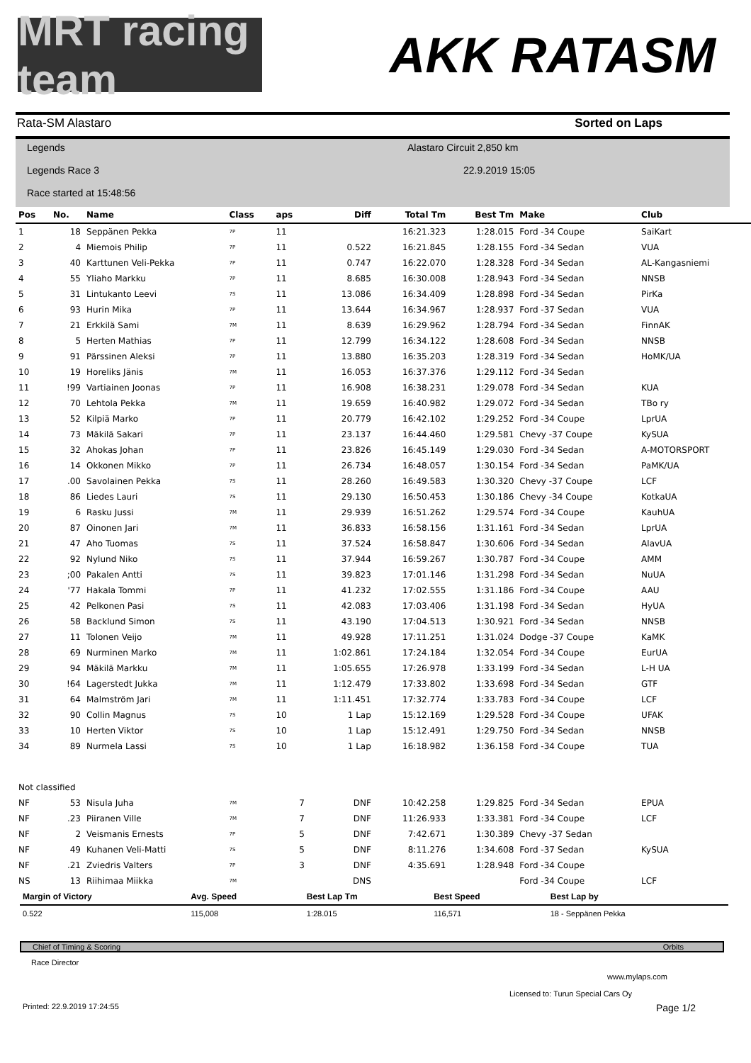MRT racing team
AKK RATASM
Rata-SM Alastaro Sorted on Laps
Legends Alastaro Circuit 2,850 km
Legends Race 3 22.9.2019 15:05
Race started at 15:48:56
| Pos | No. | Name | Class | aps | Diff | Total Tm | Best Tm | Make | Club |
| --- | --- | --- | --- | --- | --- | --- | --- | --- | --- |
| 1 | 18 | Seppänen Pekka | 7P | 11 | | 16:21.323 | 1:28.015 | Ford -34 Coupe | SaiKart |
| 2 | 4 | Miemois Philip | 7P | 11 | 0.522 | 16:21.845 | 1:28.155 | Ford -34 Sedan | VUA |
| 3 | 40 | Karttunen Veli-Pekka | 7P | 11 | 0.747 | 16:22.070 | 1:28.328 | Ford -34 Sedan | AL-Kangasniemi |
| 4 | 55 | Yliaho Markku | 7P | 11 | 8.685 | 16:30.008 | 1:28.943 | Ford -34 Sedan | NNSB |
| 5 | 31 | Lintukanto Leevi | 7S | 11 | 13.086 | 16:34.409 | 1:28.898 | Ford -34 Sedan | PirKa |
| 6 | 93 | Hurin Mika | 7P | 11 | 13.644 | 16:34.967 | 1:28.937 | Ford -37 Sedan | VUA |
| 7 | 21 | Erkkilä Sami | 7M | 11 | 8.639 | 16:29.962 | 1:28.794 | Ford -34 Sedan | FinnAK |
| 8 | 5 | Herten Mathias | 7P | 11 | 12.799 | 16:34.122 | 1:28.608 | Ford -34 Sedan | NNSB |
| 9 | 91 | Pärssinen Aleksi | 7P | 11 | 13.880 | 16:35.203 | 1:28.319 | Ford -34 Sedan | HoMK/UA |
| 10 | 19 | Horeliks Jänis | 7M | 11 | 16.053 | 16:37.376 | 1:29.112 | Ford -34 Sedan | |
| 11 | !99 | Vartiainen Joonas | 7P | 11 | 16.908 | 16:38.231 | 1:29.078 | Ford -34 Sedan | KUA |
| 12 | 70 | Lehtola Pekka | 7M | 11 | 19.659 | 16:40.982 | 1:29.072 | Ford -34 Sedan | TBo ry |
| 13 | 52 | Kilpiä Marko | 7P | 11 | 20.779 | 16:42.102 | 1:29.252 | Ford -34 Coupe | LprUA |
| 14 | 73 | Mäkilä Sakari | 7P | 11 | 23.137 | 16:44.460 | 1:29.581 | Chevy -37 Coupe | KySUA |
| 15 | 32 | Ahokas Johan | 7P | 11 | 23.826 | 16:45.149 | 1:29.030 | Ford -34 Sedan | A-MOTORSPORT |
| 16 | 14 | Okkonen Mikko | 7P | 11 | 26.734 | 16:48.057 | 1:30.154 | Ford -34 Sedan | PaMK/UA |
| 17 | .00 | Savolainen Pekka | 7S | 11 | 28.260 | 16:49.583 | 1:30.320 | Chevy -37 Coupe | LCF |
| 18 | 86 | Liedes Lauri | 7S | 11 | 29.130 | 16:50.453 | 1:30.186 | Chevy -34 Coupe | KotkaUA |
| 19 | 6 | Rasku Jussi | 7M | 11 | 29.939 | 16:51.262 | 1:29.574 | Ford -34 Coupe | KauhUA |
| 20 | 87 | Oinonen Jari | 7M | 11 | 36.833 | 16:58.156 | 1:31.161 | Ford -34 Sedan | LprUA |
| 21 | 47 | Aho Tuomas | 7S | 11 | 37.524 | 16:58.847 | 1:30.606 | Ford -34 Sedan | AlavUA |
| 22 | 92 | Nylund Niko | 7S | 11 | 37.944 | 16:59.267 | 1:30.787 | Ford -34 Coupe | AMM |
| 23 | ;00 | Pakalen Antti | 7S | 11 | 39.823 | 17:01.146 | 1:31.298 | Ford -34 Sedan | NuUA |
| 24 | '77 | Hakala Tommi | 7P | 11 | 41.232 | 17:02.555 | 1:31.186 | Ford -34 Coupe | AAU |
| 25 | 42 | Pelkonen Pasi | 7S | 11 | 42.083 | 17:03.406 | 1:31.198 | Ford -34 Sedan | HyUA |
| 26 | 58 | Backlund Simon | 7S | 11 | 43.190 | 17:04.513 | 1:30.921 | Ford -34 Sedan | NNSB |
| 27 | 11 | Tolonen Veijo | 7M | 11 | 49.928 | 17:11.251 | 1:31.024 | Dodge -37 Coupe | KaMK |
| 28 | 69 | Nurminen Marko | 7M | 11 | 1:02.861 | 17:24.184 | 1:32.054 | Ford -34 Coupe | EurUA |
| 29 | 94 | Mäkilä Markku | 7M | 11 | 1:05.655 | 17:26.978 | 1:33.199 | Ford -34 Sedan | L-H UA |
| 30 | !64 | Lagerstedt Jukka | 7M | 11 | 1:12.479 | 17:33.802 | 1:33.698 | Ford -34 Sedan | GTF |
| 31 | 64 | Malmström Jari | 7M | 11 | 1:11.451 | 17:32.774 | 1:33.783 | Ford -34 Coupe | LCF |
| 32 | 90 | Collin Magnus | 7S | 10 | 1 Lap | 15:12.169 | 1:29.528 | Ford -34 Coupe | UFAK |
| 33 | 10 | Herten Viktor | 7S | 10 | 1 Lap | 15:12.491 | 1:29.750 | Ford -34 Sedan | NNSB |
| 34 | 89 | Nurmela Lassi | 7S | 10 | 1 Lap | 16:18.982 | 1:36.158 | Ford -34 Coupe | TUA |
| Not classified | | | | | | | | | |
| NF | 53 | Nisula Juha | 7M | 7 | DNF | 10:42.258 | 1:29.825 | Ford -34 Sedan | EPUA |
| NF | .23 | Piiranen Ville | 7M | 7 | DNF | 11:26.933 | 1:33.381 | Ford -34 Coupe | LCF |
| NF | 2 | Veismanis Ernests | 7P | 5 | DNF | 7:42.671 | 1:30.389 | Chevy -37 Sedan | |
| NF | 49 | Kuhanen Veli-Matti | 7S | 5 | DNF | 8:11.276 | 1:34.608 | Ford -37 Sedan | KySUA |
| NF | .21 | Zviedris Valters | 7P | 3 | DNF | 4:35.691 | 1:28.948 | Ford -34 Coupe | |
| NS | 13 | Riihimaa Miikka | 7M | | DNS | | | Ford -34 Coupe | LCF |
| Margin of Victory | Avg. Speed | Best Lap Tm | Best Speed | Best Lap by |
| --- | --- | --- | --- | --- |
| 0.522 | 115,008 | 1:28.015 | 116,571 | 18 - Seppänen Pekka |
Chief of Timing & Scoring Orbits
Race Director
www.mylaps.com
Licensed to: Turun Special Cars Oy
Printed: 22.9.2019 17:24:55 Page 1/2